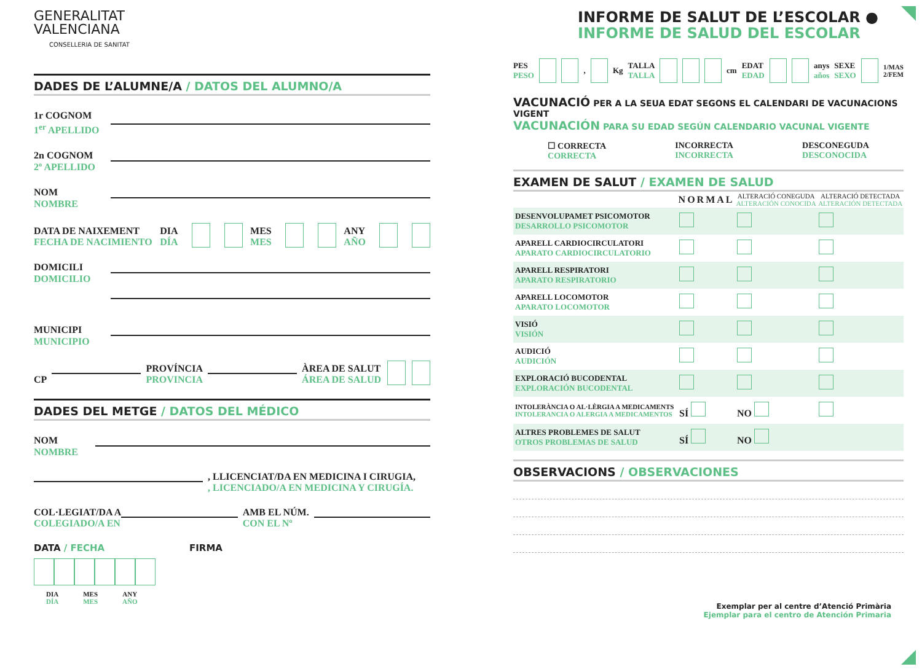GENERALITAT
VALENCIANA
CONSELLERIA DE SANITAT
DADES DE L’ALUMNE/A / DATOS DEL ALUMNO/A
1r COGNOM
1<sup>er</sup> APELLIDO
2n COGNOM
2º APELLIDO
NOM
NOMBRE
DATA DE NAIXEMENT
FECHA DE NACIMIENTO
DIA
DÍA
MES
MES
ANY
AÑO
DOMICILI
DOMICILIO
MUNICIPI
MUNICIPIO
CP
PROVÍNCIA
PROVINCIA
ÀREA DE SALUT
ÁREA DE SALUD
DADES DEL METGE / DATOS DEL MÉDICO
NOM
NOMBRE
, LLICENCIAT/DA EN MEDICINA I CIRUGIA,
, LICENCIADO/A EN MEDICINA Y CIRUGÍA.
COL·LEGIAT/DA A
COLEGIADO/A EN
AMB EL NÚM.
CON EL Nº
DATA / FECHA
DIA
DÍA
MES
MES
ANY
AÑO
FIRMA
INFORME DE SALUT DE L’ESCOLAR ●
INFORME DE SALUD DEL ESCOLAR
PES
PESO
, Kg
TALLA
TALLA
cm
EDAT
EDAD
anys
años
SEXE
SEXO
1/MAS
2/FEM
VACUNACIÓ PER A LA SEUA EDAT SEGONS EL CALENDARI DE VACUNACIONS VIGENT
VACUNACIÓN PARA SU EDAD SEGÚN CALENDARIO VACUNAL VIGENTE
☐ CORRECTA
CORRECTA
INCORRECTA
INCORRECTA
DESCONEGUDA
DESCONOCIDA
EXAMEN DE SALUT / EXAMEN DE SALUD
| | NORMAL | ALTERACIÓ CONEGUDA ALTERACIÓN CONOCIDA | ALTERACIÓ DETECTADA ALTERACIÓN DETECTADA |
| --- | --- | --- | --- |
| DESENVOLUPAMET PSICOMOTOR DESARROLLO PSICOMOTOR | | | |
| APARELL CARDIOCIRCULATORI APARATO CARDIOCIRCULATORIO | | | |
| APARELL RESPIRATORI APARATO RESPIRATORIO | | | |
| APARELL LOCOMOTOR APARATO LOCOMOTOR | | | |
| VISIÓ VISIÓN | | | |
| AUDICIÓ AUDICIÓN | | | |
| EXPLORACIÓ BUCODENTAL EXPLORACIÓN BUCODENTAL | | | |
| INTOLERÀNCIA O AL·LÈRGIA A MEDICAMENTS INTOLERANCIA O ALERGIA A MEDICAMENTOS | SÍ | NO | |
| ALTRES PROBLEMES DE SALUT OTROS PROBLEMAS DE SALUD | SÍ | NO | |
OBSERVACIONS / OBSERVACIONES
Exemplar per al centre d’Atenció Primària
Ejemplar para el centro de Atención Primaria